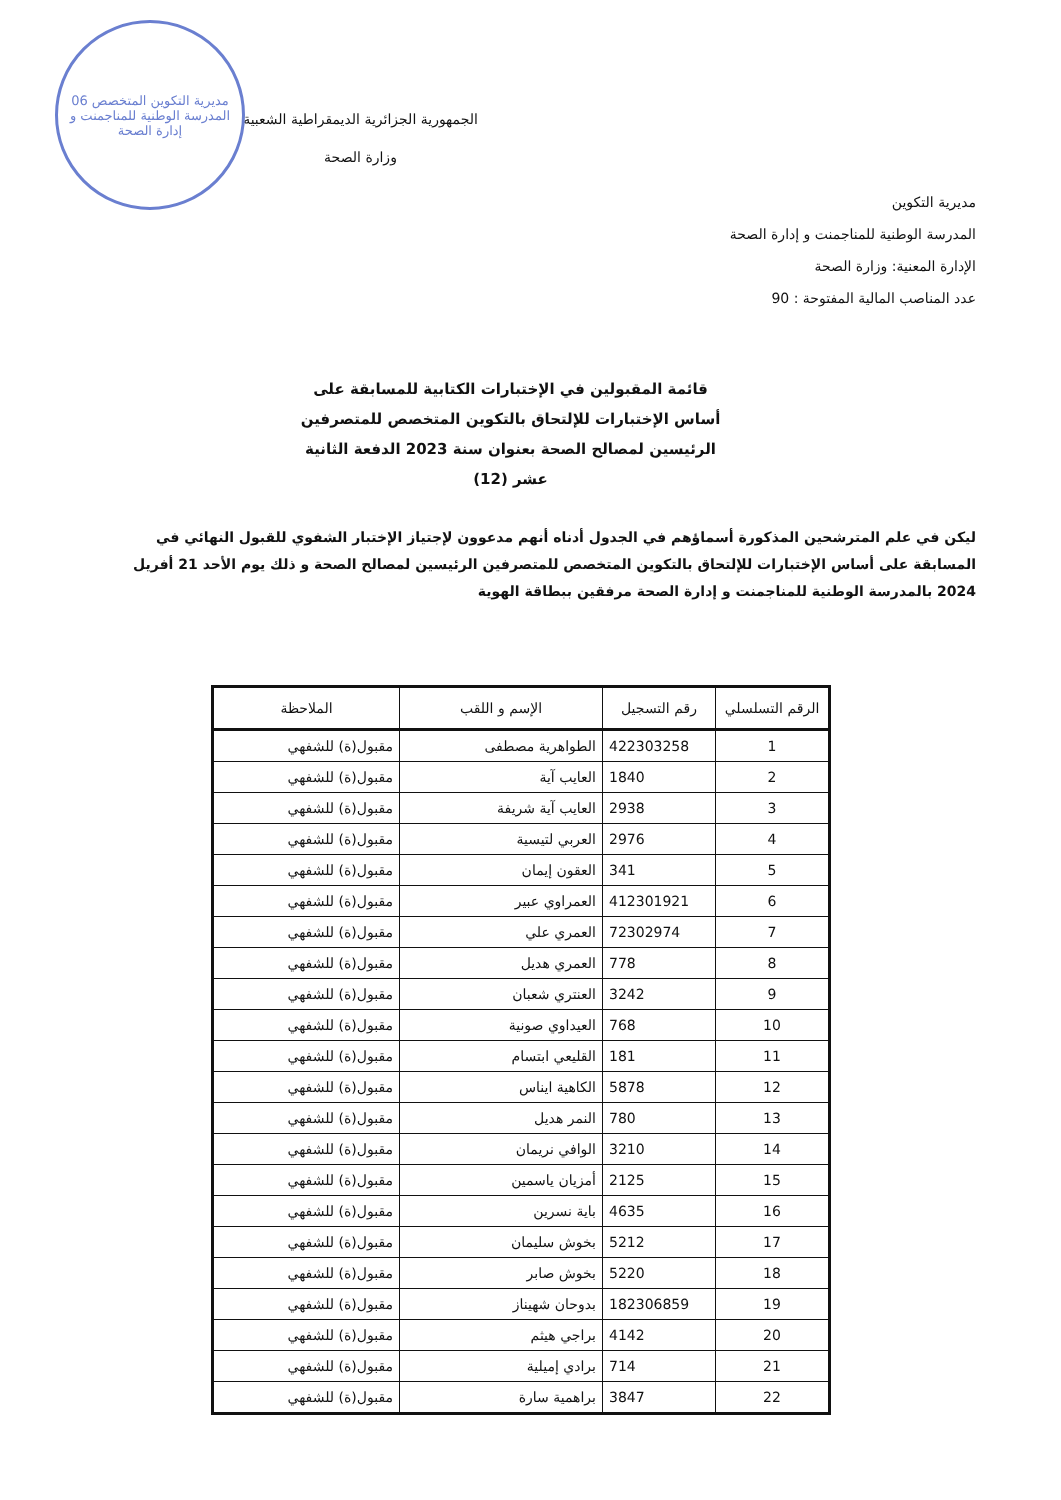مديرية التكوين المتخصص 06
المدرسة الوطنية للمناجمنت و إدارة الصحة
الجمهورية الجزائرية الديمقراطية الشعبية
وزارة الصحة
مديرية التكوين
المدرسة الوطنية للمناجمنت و إدارة الصحة
الإدارة المعنية: وزارة الصحة
عدد المناصب المالية المفتوحة : 90
قائمة المقبولين في الإختبارات الكتابية للمسابقة على أساس الإختبارات للإلتحاق بالتكوين المتخصص للمتصرفين الرئيسين لمصالح الصحة بعنوان سنة 2023 الدفعة الثانية عشر (12)
ليكن في علم المترشحين المذكورة أسماؤهم في الجدول أدناه أنهم مدعوون لإجتياز الإختبار الشفوي للقبول النهائي في المسابقة على أساس الإختبارات للإلتحاق بالتكوين المتخصص للمتصرفين الرئيسين لمصالح الصحة و ذلك يوم الأحد 21 أفريل 2024 بالمدرسة الوطنية للمناجمنت و إدارة الصحة مرفقين ببطاقة الهوية
| الرقم التسلسلي | رقم التسجيل | الإسم و اللقب | الملاحظة |
| --- | --- | --- | --- |
| 1 | 422303258 | الطواهرية مصطفى | مقبول(ة) للشفهي |
| 2 | 1840 | العايب آية | مقبول(ة) للشفهي |
| 3 | 2938 | العايب آية شريفة | مقبول(ة) للشفهي |
| 4 | 2976 | العربي لتيسية | مقبول(ة) للشفهي |
| 5 | 341 | العقون إيمان | مقبول(ة) للشفهي |
| 6 | 412301921 | العمراوي عبير | مقبول(ة) للشفهي |
| 7 | 72302974 | العمري علي | مقبول(ة) للشفهي |
| 8 | 778 | العمري هديل | مقبول(ة) للشفهي |
| 9 | 3242 | العنتري شعبان | مقبول(ة) للشفهي |
| 10 | 768 | العيداوي صونية | مقبول(ة) للشفهي |
| 11 | 181 | القليعي ابتسام | مقبول(ة) للشفهي |
| 12 | 5878 | الكاهية ايناس | مقبول(ة) للشفهي |
| 13 | 780 | النمر هديل | مقبول(ة) للشفهي |
| 14 | 3210 | الوافي نريمان | مقبول(ة) للشفهي |
| 15 | 2125 | أمزيان ياسمين | مقبول(ة) للشفهي |
| 16 | 4635 | باية نسرين | مقبول(ة) للشفهي |
| 17 | 5212 | بخوش سليمان | مقبول(ة) للشفهي |
| 18 | 5220 | بخوش صابر | مقبول(ة) للشفهي |
| 19 | 182306859 | بدوحان شهيناز | مقبول(ة) للشفهي |
| 20 | 4142 | براجي هيثم | مقبول(ة) للشفهي |
| 21 | 714 | برادي إميلية | مقبول(ة) للشفهي |
| 22 | 3847 | براهمية سارة | مقبول(ة) للشفهي |